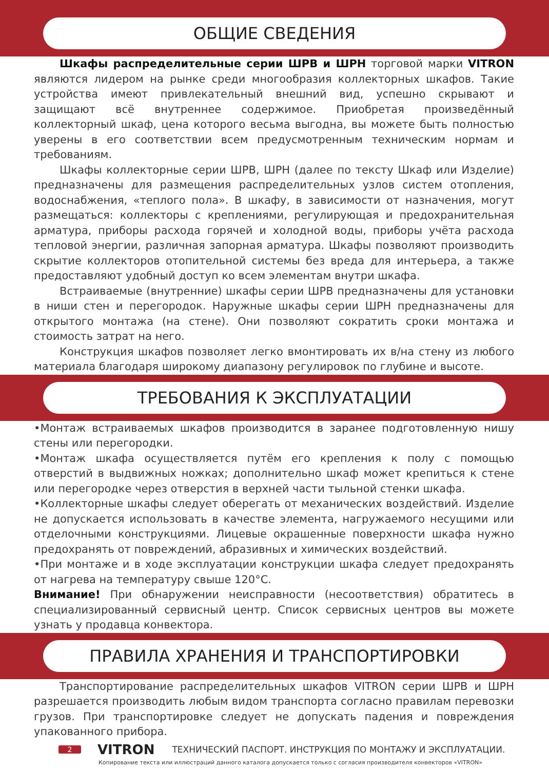ОБЩИЕ СВЕДЕНИЯ
Шкафы распределительные серии ШРВ и ШРН торговой марки VITRON являются лидером на рынке среди многообразия коллекторных шкафов. Такие устройства имеют привлекательный внешний вид, успешно скрывают и защищают всё внутреннее содержимое. Приобретая произведённый коллекторный шкаф, цена которого весьма выгодна, вы можете быть полностью уверены в его соответствии всем предусмотренным техническим нормам и требованиям.
Шкафы коллекторные серии ШРВ, ШРН (далее по тексту Шкаф или Изделие) предназначены для размещения распределительных узлов систем отопления, водоснабжения, «теплого пола». В шкафу, в зависимости от назначения, могут размещаться: коллекторы с креплениями, регулирующая и предохранительная арматура, приборы расхода горячей и холодной воды, приборы учёта расхода тепловой энергии, различная запорная арматура. Шкафы позволяют производить скрытие коллекторов отопительной системы без вреда для интерьера, а также предоставляют удобный доступ ко всем элементам внутри шкафа.
Встраиваемые (внутренние) шкафы серии ШРВ предназначены для установки в ниши стен и перегородок. Наружные шкафы серии ШРН предназначены для открытого монтажа (на стене). Они позволяют сократить сроки монтажа и стоимость затрат на него.
Конструкция шкафов позволяет легко вмонтировать их в/на стену из любого материала благодаря широкому диапазону регулировок по глубине и высоте.
ТРЕБОВАНИЯ К ЭКСПЛУАТАЦИИ
•Монтаж встраиваемых шкафов производится в заранее подготовленную нишу стены или перегородки.
•Монтаж шкафа осуществляется путём его крепления к полу с помощью отверстий в выдвижных ножках; дополнительно шкаф может крепиться к стене или перегородке через отверстия в верхней части тыльной стенки шкафа.
•Коллекторные шкафы следует оберегать от механических воздействий. Изделие не допускается использовать в качестве элемента, нагружаемого несущими или отделочными конструкциями. Лицевые окрашенные поверхности шкафа нужно предохранять от повреждений, абразивных и химических воздействий.
•При монтаже и в ходе эксплуатации конструкции шкафа следует предохранять от нагрева на температуру свыше 120°С.
Внимание! При обнаружении неисправности (несоответствия) обратитесь в специализированный сервисный центр. Список сервисных центров вы можете узнать у продавца конвектора.
ПРАВИЛА ХРАНЕНИЯ И ТРАНСПОРТИРОВКИ
Транспортирование распределительных шкафов VITRON серии ШРВ и ШРН разрешается производить любым видом транспорта согласно правилам перевозки грузов. При транспортировке следует не допускать падения и повреждения упакованного прибора.
2 VITRON ТЕХНИЧЕСКИЙ ПАСПОРТ. ИНСТРУКЦИЯ ПО МОНТАЖУ И ЭКСПЛУАТАЦИИ.
Копирование текста или иллюстраций данного каталога допускается только с согласия производителя конвекторов «VITRON»